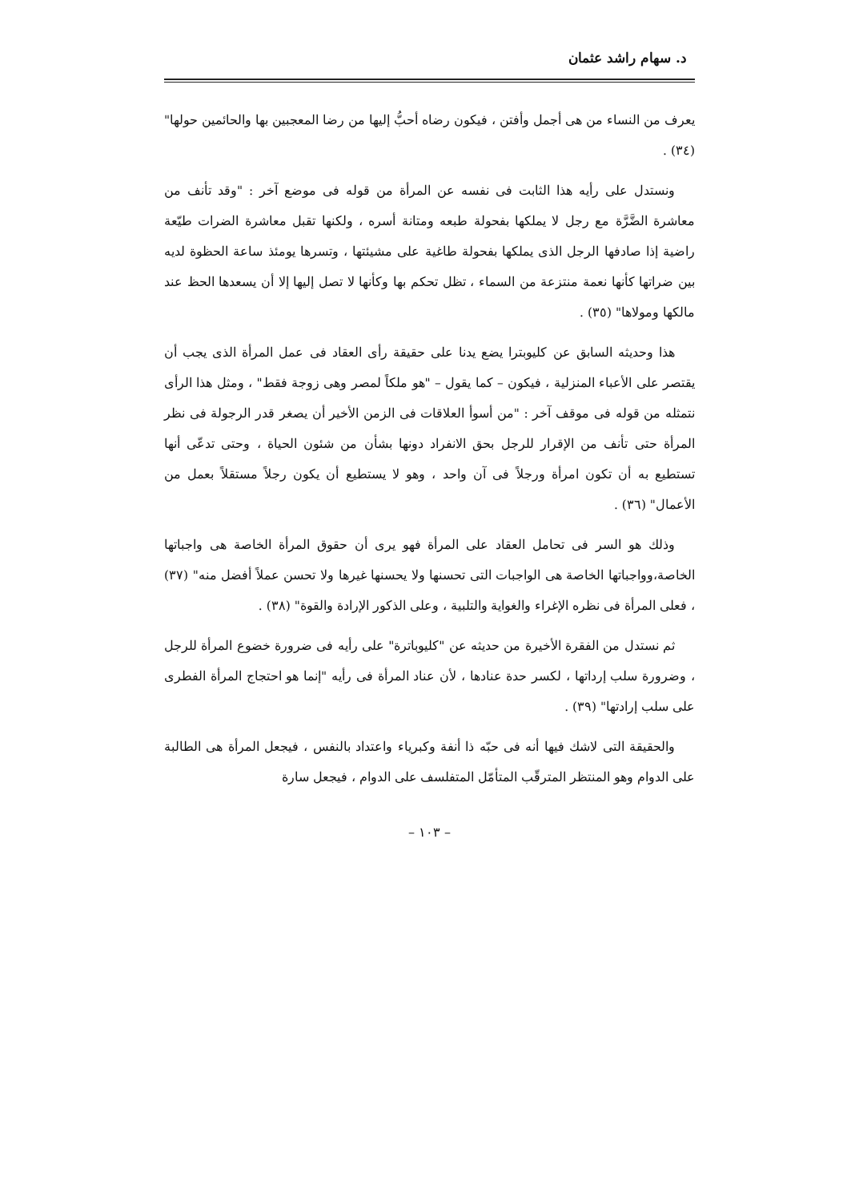د. سهام راشد عثمان
يعرف من النساء من هى أجمل وأفتن ، فيكون رضاه أحبُّ إليها من رضا المعجبين بها والحائمين حولها" (٣٤) .
ونستدل على رأيه هذا الثابت فى نفسه عن المرأة من قوله فى موضع آخر : "وقد تأنف من معاشرة الضَّرَّة مع رجل لا يملكها بفحولة طبعه ومتانة أسره ، ولكنها تقبل معاشرة الضرات طيّعة راضية إذا صادفها الرجل الذى يملكها بفحولة طاغية على مشيئتها ، وتسرها يومئذ ساعة الحظوة لديه بين ضراتها كأنها نعمة منتزعة من السماء ، تظل تحكم بها وكأنها لا تصل إليها إلا أن يسعدها الحظ عند مالكها ومولاها" (٣٥) .
هذا وحديثه السابق عن كليوبترا يضع يدنا على حقيقة رأى العقاد فى عمل المرأة الذى يجب أن يقتصر على الأعباء المنزلية ، فيكون – كما يقول – "هو ملكاً لمصر وهى زوجة فقط" ، ومثل هذا الرأى نتمثله من قوله فى موقف آخر : "من أسوأ العلاقات فى الزمن الأخير أن يصغر قدر الرجولة فى نظر المرأة حتى تأنف من الإقرار للرجل بحق الانفراد دونها بشأن من شئون الحياة ، وحتى تدعّى أنها تستطيع به أن تكون امرأة ورجلاً فى آن واحد ، وهو لا يستطيع أن يكون رجلاً مستقلاً بعمل من الأعمال" (٣٦) .
وذلك هو السر فى تحامل العقاد على المرأة فهو يرى أن حقوق المرأة الخاصة هى واجباتها الخاصة،وواجباتها الخاصة هى الواجبات التى تحسنها ولا يحسنها غيرها ولا تحسن عملاً أفضل منه" (٣٧) ، فعلى المرأة فى نظره الإغراء والغواية والتلبية ، وعلى الذكور الإرادة والقوة" (٣٨) .
ثم نستدل من الفقرة الأخيرة من حديثه عن "كليوباترة" على رأيه فى ضرورة خضوع المرأة للرجل ، وضرورة سلب إرداتها ، لكسر حدة عنادها ، لأن عناد المرأة فى رأيه "إنما هو احتجاج المرأة الفطرى على سلب إرادتها" (٣٩) .
والحقيقة التى لاشك فيها أنه فى حبّه ذا أنفة وكبرياء واعتداد بالنفس ، فيجعل المرأة هى الطالبة على الدوام وهو المنتظر المترقّب المتأمّل المتفلسف على الدوام ، فيجعل سارة
– ١٠٣ –